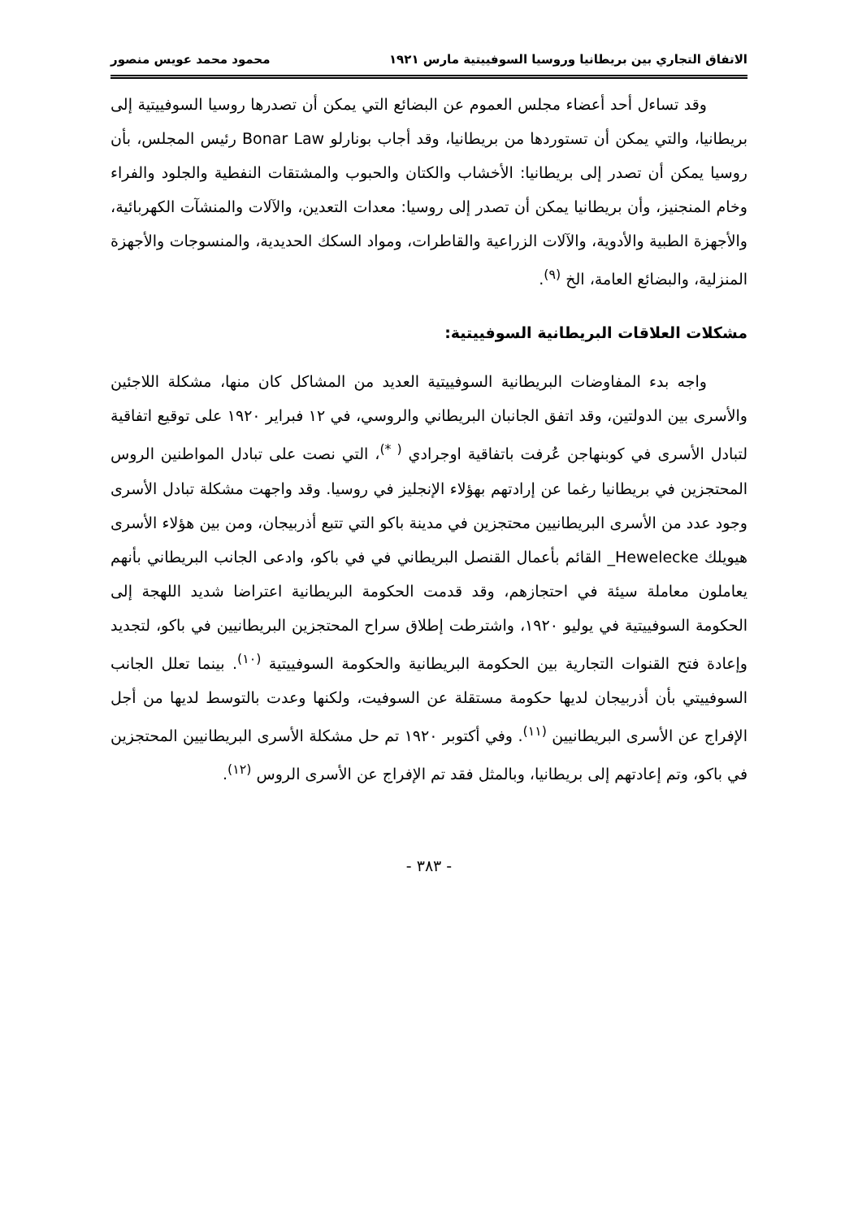الاتفاق التجاري بين بريطانيا وروسيا السوفييتية مارس ١٩٢١ محمود محمد عويس منصور
وقد تساءل أحد أعضاء مجلس العموم عن البضائع التي يمكن أن تصدرها روسيا السوفييتية إلى بريطانيا، والتي يمكن أن تستوردها من بريطانيا، وقد أجاب بونارلو Bonar Law رئيس المجلس، بأن روسيا يمكن أن تصدر إلى بريطانيا: الأخشاب والكتان والحبوب والمشتقات النفطية والجلود والفراء وخام المنجنيز، وأن بريطانيا يمكن أن تصدر إلى روسيا: معدات التعدين، والآلات والمنشآت الكهربائية، والأجهزة الطبية والأدوية، والآلات الزراعية والقاطرات، ومواد السكك الحديدية، والمنسوجات والأجهزة المنزلية، والبضائع العامة، الخ <sup>(٩)</sup>.
مشكلات العلاقات البريطانية السوفييتية:
واجه بدء المفاوضات البريطانية السوفييتية العديد من المشاكل كان منها، مشكلة اللاجئين والأسرى بين الدولتين، وقد اتفق الجانبان البريطاني والروسي، في ١٢ فبراير ١٩٢٠ على توقيع اتفاقية لتبادل الأسرى في كوبنهاجن عُرفت باتفاقية اوجرادي <sup>( *)</sup>، التي نصت على تبادل المواطنين الروس المحتجزين في بريطانيا رغما عن إرادتهم بهؤلاء الإنجليز في روسيا. وقد واجهت مشكلة تبادل الأسرى وجود عدد من الأسرى البريطانيين محتجزين في مدينة باكو التي تتبع أذربيجان، ومن بين هؤلاء الأسرى هيويلك Hewelecke_ القائم بأعمال القنصل البريطاني في في باكو، وادعى الجانب البريطاني بأنهم يعاملون معاملة سيئة في احتجازهم، وقد قدمت الحكومة البريطانية اعتراضا شديد اللهجة إلى الحكومة السوفييتية في يوليو ١٩٢٠، واشترطت إطلاق سراح المحتجزين البريطانيين في باكو، لتجديد وإعادة فتح القنوات التجارية بين الحكومة البريطانية والحكومة السوفييتية <sup>(١٠)</sup>. بينما تعلل الجانب السوفييتي بأن أذربيجان لديها حكومة مستقلة عن السوفيت، ولكنها وعدت بالتوسط لديها من أجل الإفراج عن الأسرى البريطانيين <sup>(١١)</sup>. وفي أكتوبر ١٩٢٠ تم حل مشكلة الأسرى البريطانيين المحتجزين في باكو، وتم إعادتهم إلى بريطانيا، وبالمثل فقد تم الإفراج عن الأسرى الروس <sup>(١٢)</sup>.
- ٣٨٣ -